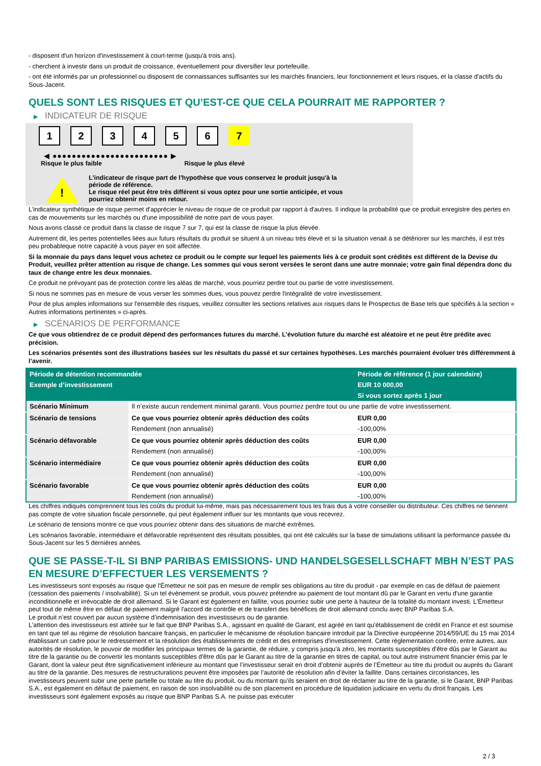- disposent d'un horizon d'investissement à court-terme (jusqu'à trois ans).
- cherchent à investir dans un produit de croissance, éventuellement pour diversifier leur portefeuille.
- ont été informés par un professionnel ou disposent de connaissances suffisantes sur les marchés financiers, leur fonctionnement et leurs risques, et la classe d'actifs du Sous-Jacent.
QUELS SONT LES RISQUES ET QU’EST-CE QUE CELA POURRAIT ME RAPPORTER ?
▶ INDICATEUR DE RISQUE
1 2 3 4 5 6 7
◀ ●●●●●●●●●●●●●●●●●●●●●●●● ▶
Risque le plus faible Risque le plus élevé
!
L'indicateur de risque part de l'hypothèse que vous conservez le produit jusqu'à la
période de référence.
Le risque réel peut être très différent si vous optez pour une sortie anticipée, et vous
pourriez obtenir moins en retour.
L'indicateur synthétique de risque permet d'apprécier le niveau de risque de ce produit par rapport à d'autres. Il indique la probabilité que ce produit enregistre des pertes en cas de mouvements sur les marchés ou d'une impossibilité de notre part de vous payer.
Nous avons classé ce produit dans la classe de risque 7 sur 7, qui est la classe de risque la plus élevée.
Autrement dit, les pertes potentielles liées aux futurs résultats du produit se situent à un niveau très élevé et si la situation venait à se détériorer sur les marchés, il est très peu probableque notre capacité à vous payer en soit affectée.
Si la monnaie du pays dans lequel vous achetez ce produit ou le compte sur lequel les paiements liés à ce produit sont crédités est différent de la Devise du Produit, veuillez prêter attention au risque de change. Les sommes qui vous seront versées le seront dans une autre monnaie; votre gain final dépendra donc du taux de change entre les deux monnaies.
Ce produit ne prévoyant pas de protection contre les aléas de marché, vous pourriez perdre tout ou partie de votre investissement.
Si nous ne sommes pas en mesure de vous verser les sommes dues, vous pouvez perdre l'intégralité de votre investissement.
Pour de plus amples informations sur l'ensemble des risques, veuillez consulter les sections relatives aux risques dans le Prospectus de Base tels que spécifiés à la section « Autres informations pertinentes » ci-après.
▶ SCÉNARIOS DE PERFORMANCE
Ce que vous obtiendrez de ce produit dépend des performances futures du marché. L’évolution future du marché est aléatoire et ne peut être prédite avec précision.
Les scénarios présentés sont des illustrations basées sur les résultats du passé et sur certaines hypothèses. Les marchés pourraient évoluer très différemment à l’avenir.
| Période de détention recommandée | | Période de référence (1 jour calendaire) |
| --- | --- | --- |
| Exemple d’investissement | | EUR 10 000,00 |
| | | Si vous sortez après 1 jour |
| Scénario Minimum | Il n’existe aucun rendement minimal garanti. Vous pourriez perdre tout ou une partie de votre investissement. | |
| Scénario de tensions | Ce que vous pourriez obtenir après déduction des coûts | EUR 0,00 |
| | Rendement (non annualisé) | -100,00% |
| Scénario défavorable | Ce que vous pourriez obtenir après déduction des coûts | EUR 0,00 |
| | Rendement (non annualisé) | -100,00% |
| Scénario intermédiaire | Ce que vous pourriez obtenir après déduction des coûts | EUR 0,00 |
| | Rendement (non annualisé) | -100,00% |
| Scénario favorable | Ce que vous pourriez obtenir après déduction des coûts | EUR 0,00 |
| | Rendement (non annualisé) | -100,00% |
Les chiffres indiqués comprennent tous les coûts du produit lui-même, mais pas nécessairement tous les frais dus à votre conseiller ou distributeur. Ces chiffres ne tiennent pas compte de votre situation fiscale personnelle, qui peut également influer sur les montants que vous recevrez.
Le scénario de tensions montre ce que vous pourriez obtenir dans des situations de marché extrêmes.
Les scénarios favorable, intermédiaire et défavorable représentent des résultats possibles, qui ont été calculés sur la base de simulations utilisant la performance passée du Sous-Jacent sur les 5 dernières années.
QUE SE PASSE-T-IL SI BNP PARIBAS EMISSIONS- UND HANDELSGESELLSCHAFT MBH N’EST PAS EN MESURE D’EFFECTUER LES VERSEMENTS ?
Les investisseurs sont exposés au risque que l'Émetteur ne soit pas en mesure de remplir ses obligations au titre du produit - par exemple en cas de défaut de paiement (cessation des paiements / insolvabilité). Si un tel évènement se produit, vous pouvez prétendre au paiement de tout montant dû par le Garant en vertu d'une garantie inconditionnelle et irrévocable de droit allemand. Si le Garant est également en faillite, vous pourriez subir une perte à hauteur de la totalité du montant investi. L'Émetteur peut tout de même être en défaut de paiement malgré l'accord de contrôle et de transfert des bénéfices de droit allemand conclu avec BNP Paribas S.A.
Le produit n’est couvert par aucun système d’indemnisation des investisseurs ou de garantie.
L'attention des investisseurs est attirée sur le fait que BNP Paribas S.A., agissant en qualité de Garant, est agréé en tant qu'établissement de crédit en France et est soumise en tant que tel au régime de résolution bancaire français, en particulier le mécanisme de résolution bancaire introduit par la Directive européenne 2014/59/UE du 15 mai 2014 établissant un cadre pour le redressement et la résolution des établissements de crédit et des entreprises d'investissement. Cette réglementation confère, entre autres, aux autorités de résolution, le pouvoir de modifier les principaux termes de la garantie, de réduire, y compris jusqu'à zéro, les montants susceptibles d'être dûs par le Garant au titre de la garantie ou de convertir les montants susceptibles d'être dûs par le Garant au titre de la garantie en titres de capital, ou tout autre instrument financier émis par le Garant, dont la valeur peut être significativement inférieure au montant que l’investisseur serait en droit d’obtenir auprès de l’Émetteur au titre du produit ou auprès du Garant au titre de la garantie. Des mesures de restructurations peuvent être imposées par l’autorité de résolution afin d’éviter la faillite. Dans certaines circonstances, les investisseurs peuvent subir une perte partielle ou totale au titre du produit, ou du montant qu’ils seraient en droit de réclamer au titre de la garantie, si le Garant, BNP Paribas S.A., est également en défaut de paiement, en raison de son insolvabilité ou de son placement en procédure de liquidation judiciaire en vertu du droit français. Les investisseurs sont également exposés au risque que BNP Paribas S.A. ne puisse pas exécuter
2 / 3